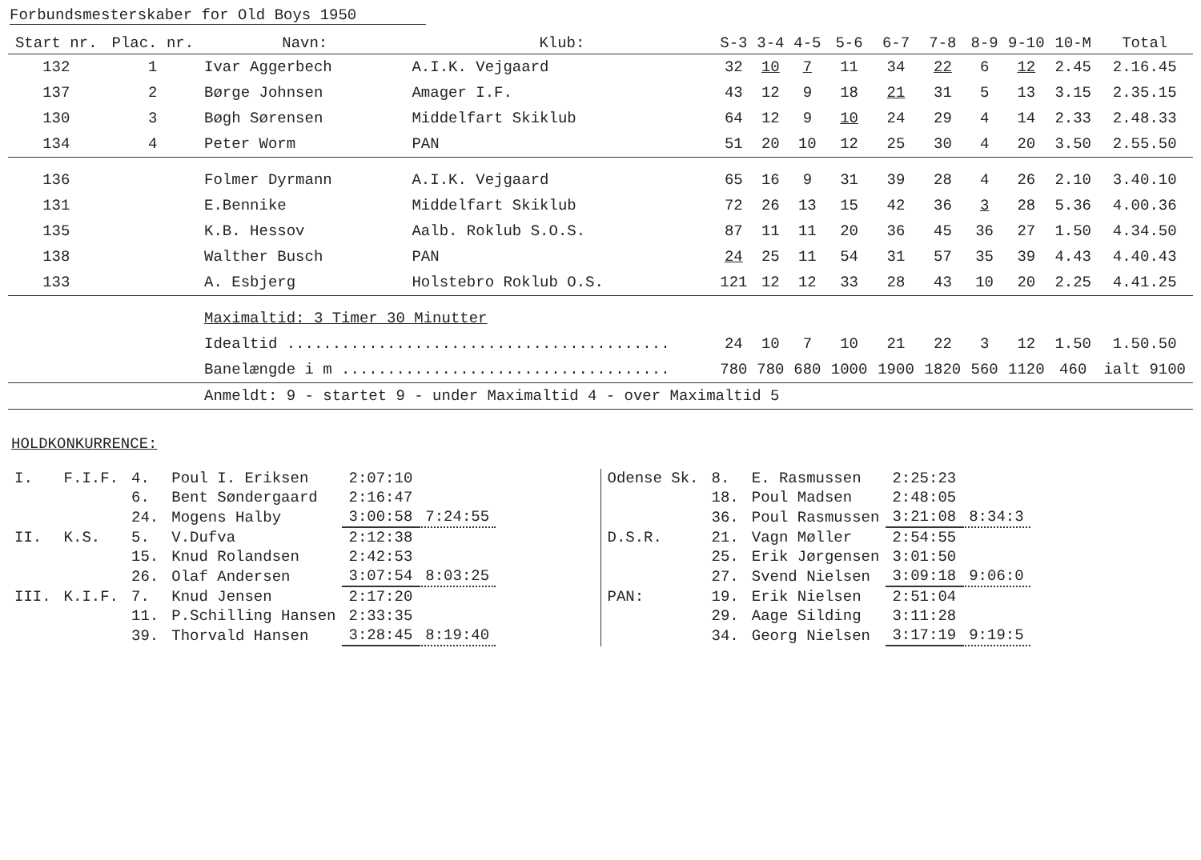Forbundsmesterskaber for Old Boys 1950
| Start nr. | Plac. nr. | Navn: | Klub: | S-3 | 3-4 | 4-5 | 5-6 | 6-7 | 7-8 | 8-9 | 9-10 | 10-M | Total |
| --- | --- | --- | --- | --- | --- | --- | --- | --- | --- | --- | --- | --- | --- |
| 132 | 1 | Ivar Aggerbech | A.I.K. Vejgaard | 32 | 10 | 7 | 11 | 34 | 22 | 6 | 12 | 2.45 | 2.16.45 |
| 137 | 2 | Børge Johnsen | Amager I.F. | 43 | 12 | 9 | 18 | 21 | 31 | 5 | 13 | 3.15 | 2.35.15 |
| 130 | 3 | Bøgh Sørensen | Middelfart Skiklub | 64 | 12 | 9 | 10 | 24 | 29 | 4 | 14 | 2.33 | 2.48.33 |
| 134 | 4 | Peter Worm | PAN | 51 | 20 | 10 | 12 | 25 | 30 | 4 | 20 | 3.50 | 2.55.50 |
| 136 | | Folmer Dyrmann | A.I.K. Vejgaard | 65 | 16 | 9 | 31 | 39 | 28 | 4 | 26 | 2.10 | 3.40.10 |
| 131 | | E.Bennike | Middelfart Skiklub | 72 | 26 | 13 | 15 | 42 | 36 | 3 | 28 | 5.36 | 4.00.36 |
| 135 | | K.B. Hessov | Aalb. Roklub S.O.S. | 87 | 11 | 11 | 20 | 36 | 45 | 36 | 27 | 1.50 | 4.34.50 |
| 138 | | Walther Busch | PAN | 24 | 25 | 11 | 54 | 31 | 57 | 35 | 39 | 4.43 | 4.40.43 |
| 133 | | A. Esbjerg | Holstebro Roklub O.S. | 121 | 12 | 12 | 33 | 28 | 43 | 10 | 20 | 2.25 | 4.41.25 |
| | | Maximaltid: 3 Timer 30 Minutter | | | | | | | | | | | |
| | | Idealtid .......................................... | | 24 | 10 | 7 | 10 | 21 | 22 | 3 | 12 | 1.50 | 1.50.50 |
| | | Banelængde i m .................................... | | 780 | 780 | 680 | 1000 | 1900 | 1820 | 560 | 1120 | 460 | ialt 9100 |
| | | Anmeldt: 9 - startet 9 - under Maximaltid 4 - over Maximaltid 5 | | | | | | | | | | | |
HOLDKONKURRENCE:
| I. | F.I.F. | 4. | Poul I. Eriksen | 2:07:10 | |
| | | 6. | Bent Søndergaard | 2:16:47 | |
| | | 24. | Mogens Halby | 3:00:58 | 7:24:55 |
| II. | K.S. | 5. | V.Dufva | 2:12:38 | |
| | | 15. | Knud Rolandsen | 2:42:53 | |
| | | 26. | Olaf Andersen | 3:07:54 | 8:03:25 |
| III. | K.I.F. | 7. | Knud Jensen | 2:17:20 | |
| | | 11. | P.Schilling Hansen | 2:33:35 | |
| | | 39. | Thorvald Hansen | 3:28:45 | 8:19:40 |
| Odense Sk. | 8. | E. Rasmussen | 2:25:23 | |
| | 18. | Poul Madsen | 2:48:05 | |
| | 36. | Poul Rasmussen | 3:21:08 | 8:34:3 |
| D.S.R. | 21. | Vagn Møller | 2:54:55 | |
| | 25. | Erik Jørgensen | 3:01:50 | |
| | 27. | Svend Nielsen | 3:09:18 | 9:06:0 |
| PAN: | 19. | Erik Nielsen | 2:51:04 | |
| | 29. | Aage Silding | 3:11:28 | |
| | 34. | Georg Nielsen | 3:17:19 | 9:19:5 |